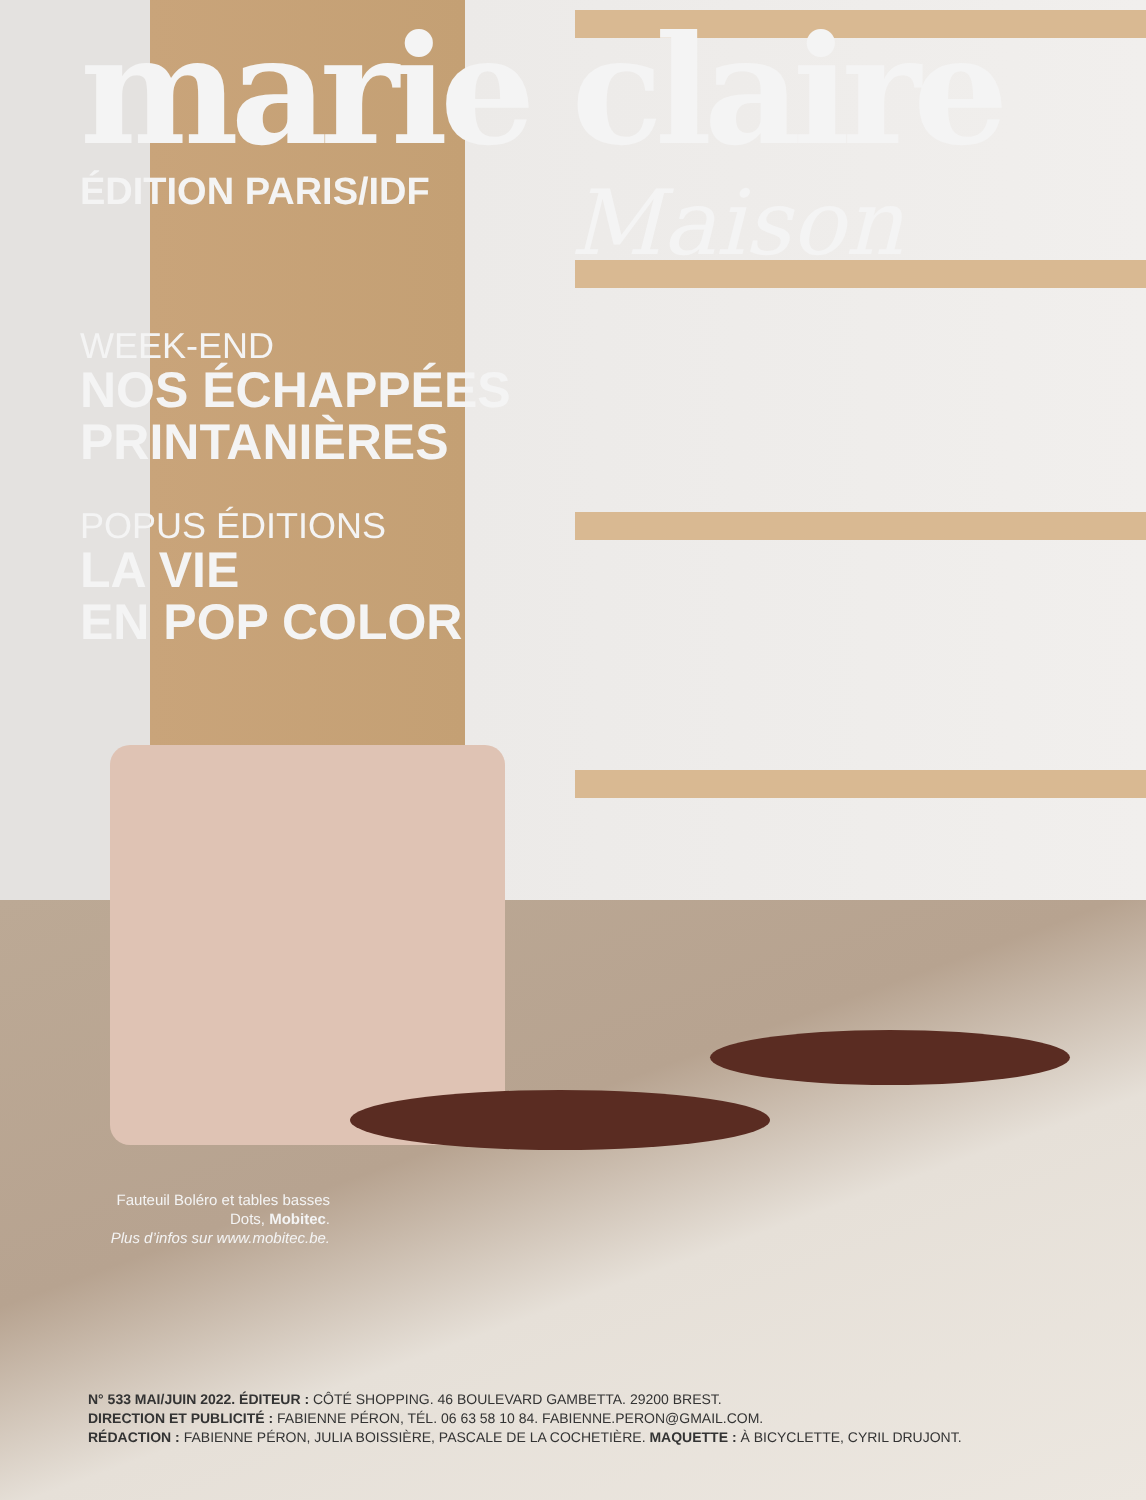marie claire
ÉDITION PARIS/IDF
WEEK-END
NOS ÉCHAPPÉES
PRINTANIÈRES
POPUS ÉDITIONS
LA VIE
EN POP COLOR
Maison
Fauteuil Boléro et tables basses Dots, Mobitec.
Plus d’infos sur www.mobitec.be.
N° 533 MAI/JUIN 2022. ÉDITEUR : CÔTÉ SHOPPING. 46 BOULEVARD GAMBETTA. 29200 BREST.
DIRECTION ET PUBLICITÉ : FABIENNE PÉRON, TÉL. 06 63 58 10 84. FABIENNE.PERON@GMAIL.COM.
RÉDACTION : FABIENNE PÉRON, JULIA BOISSIÈRE, PASCALE DE LA COCHETIÈRE. MAQUETTE : À BICYCLETTE, CYRIL DRUJONT.